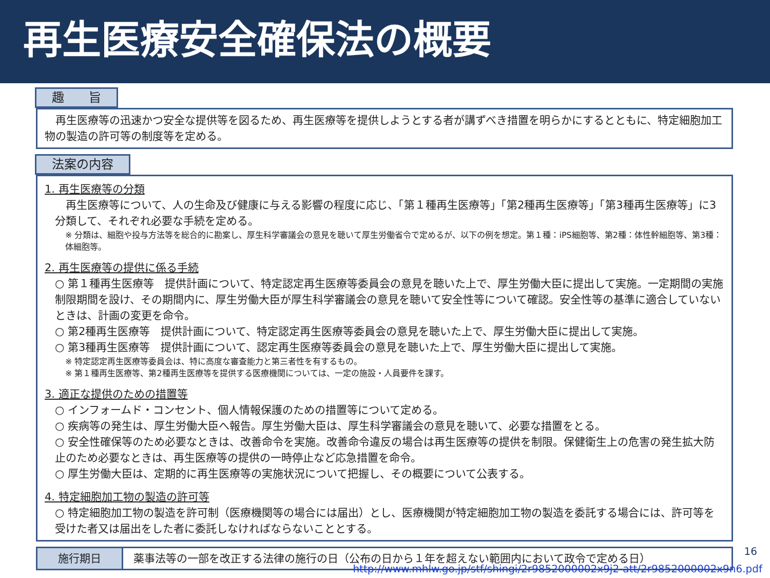再生医療安全確保法の概要
趣　　旨
　再生医療等の迅速かつ安全な提供等を図るため、再生医療等を提供しようとする者が講ずべき措置を明らかにするとともに、特定細胞加工物の製造の許可等の制度等を定める。
法案の内容
1. 再生医療等の分類
　再生医療等について、人の生命及び健康に与える影響の程度に応じ、「第１種再生医療等」「第2種再生医療等」「第3種再生医療等」に3分類して、それぞれ必要な手続を定める。
※ 分類は、細胞や投与方法等を総合的に勘案し、厚生科学審議会の意見を聴いて厚生労働省令で定めるが、以下の例を想定。第１種：iPS細胞等、第2種：体性幹細胞等、第3種：体細胞等。
2. 再生医療等の提供に係る手続
○ 第１種再生医療等　提供計画について、特定認定再生医療等委員会の意見を聴いた上で、厚生労働大臣に提出して実施。一定期間の実施制限期間を設け、その期間内に、厚生労働大臣が厚生科学審議会の意見を聴いて安全性等について確認。安全性等の基準に適合していないときは、計画の変更を命令。
○ 第2種再生医療等　提供計画について、特定認定再生医療等委員会の意見を聴いた上で、厚生労働大臣に提出して実施。
○ 第3種再生医療等　提供計画について、認定再生医療等委員会の意見を聴いた上で、厚生労働大臣に提出して実施。
※ 特定認定再生医療等委員会は、特に高度な審査能力と第三者性を有するもの。
※ 第１種再生医療等、第2種再生医療等を提供する医療機関については、一定の施設・人員要件を課す。
3. 適正な提供のための措置等
○ インフォームド・コンセント、個人情報保護のための措置等について定める。
○ 疾病等の発生は、厚生労働大臣へ報告。厚生労働大臣は、厚生科学審議会の意見を聴いて、必要な措置をとる。
○ 安全性確保等のため必要なときは、改善命令を実施。改善命令違反の場合は再生医療等の提供を制限。保健衛生上の危害の発生拡大防止のため必要なときは、再生医療等の提供の一時停止など応急措置を命令。
○ 厚生労働大臣は、定期的に再生医療等の実施状況について把握し、その概要について公表する。
4. 特定細胞加工物の製造の許可等
○ 特定細胞加工物の製造を許可制（医療機関等の場合には届出）とし、医療機関が特定細胞加工物の製造を委託する場合には、許可等を受けた者又は届出をした者に委託しなければならないこととする。
施行期日 薬事法等の一部を改正する法律の施行の日（公布の日から１年を超えない範囲内において政令で定める日）
16
http://www.mhlw.go.jp/stf/shingi/2r9852000002x9j2-att/2r9852000002x9n6.pdf